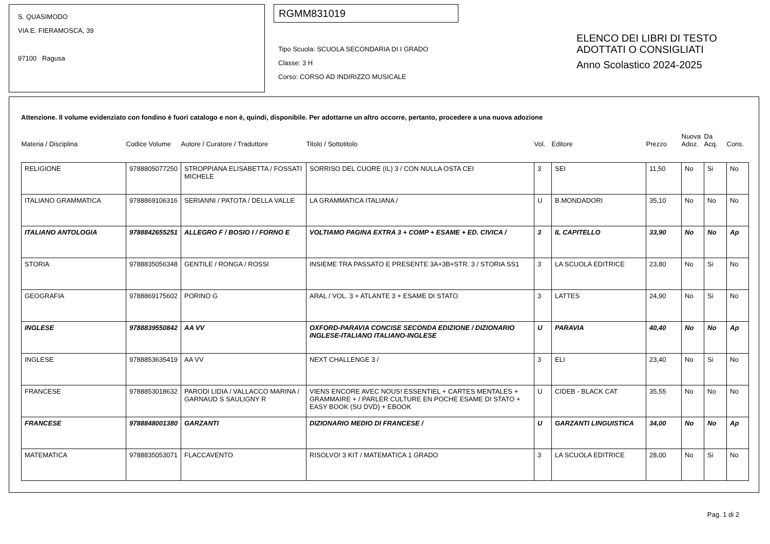S. QUASIMODO
VIA E. FIERAMOSCA, 39
97100 Ragusa
RGMM831019
Tipo Scuola: SCUOLA SECONDARIA DI I GRADO
Classe: 3 H
Corso: CORSO AD INDIRIZZO MUSICALE
ELENCO DEI LIBRI DI TESTO
ADOTTATI O CONSIGLIATI
Anno Scolastico 2024-2025
Attenzione. Il volume evidenziato con fondino è fuori catalogo e non è, quindi, disponibile. Per adottarne un altro occorre, pertanto, procedere a una nuova adozione
| Materia / Disciplina | Codice Volume | Autore / Curatore / Traduttore | Titolo / Sottotitolo | Vol. | Editore | Prezzo | Nuova Adoz. | Da Acq. | Cons. |
| --- | --- | --- | --- | --- | --- | --- | --- | --- | --- |
| RELIGIONE | 9788805077250 | STROPPIANA ELISABETTA / FOSSATI MICHELE | SORRISO DEL CUORE (IL) 3 / CON NULLA OSTA CEI | 3 | SEI | 11,50 | No | Si | No |
| ITALIANO GRAMMATICA | 9788869106316 | SERIANNI / PATOTA / DELLA VALLE | LA GRAMMATICA ITALIANA / | U | B.MONDADORI | 35,10 | No | No | No |
| ITALIANO ANTOLOGIA | 9788842655251 | ALLEGRO F / BOSIO I / FORNO E | VOLTIAMO PAGINA EXTRA 3 + COMP + ESAME + ED. CIVICA / | 3 | IL CAPITELLO | 33,90 | No | No | Ap |
| STORIA | 9788835056348 | GENTILE / RONGA / ROSSI | INSIEME TRA PASSATO E PRESENTE 3A+3B+STR. 3 / STORIA SS1 | 3 | LA SCUOLA EDITRICE | 23,80 | No | Si | No |
| GEOGRAFIA | 9788869175602 | PORINO G | ARAL / VOL. 3 + ATLANTE 3 + ESAME DI STATO | 3 | LATTES | 24,90 | No | Si | No |
| INGLESE | 9788839550842 | AA VV | OXFORD-PARAVIA CONCISE SECONDA EDIZIONE / DIZIONARIO INGLESE-ITALIANO ITALIANO-INGLESE | U | PARAVIA | 40,40 | No | No | Ap |
| INGLESE | 9788853635419 | AA VV | NEXT CHALLENGE 3 / | 3 | ELI | 23,40 | No | Si | No |
| FRANCESE | 9788853018632 | PARODI LIDIA / VALLACCO MARINA / GARNAUD S SAULIGNY R | VIENS ENCORE AVEC NOUS! ESSENTIEL + CARTES MENTALES + GRAMMAIRE + / PARLER CULTURE EN POCHE ESAME DI STATO + EASY BOOK (SU DVD) + EBOOK | U | CIDEB - BLACK CAT | 35,55 | No | No | No |
| FRANCESE | 9788848001380 | GARZANTI | DIZIONARIO MEDIO DI FRANCESE / | U | GARZANTI LINGUISTICA | 34,00 | No | No | Ap |
| MATEMATICA | 9788835053071 | FLACCAVENTO | RISOLVO! 3 KIT / MATEMATICA 1 GRADO | 3 | LA SCUOLA EDITRICE | 28,00 | No | Si | No |
Pag. 1 di 2